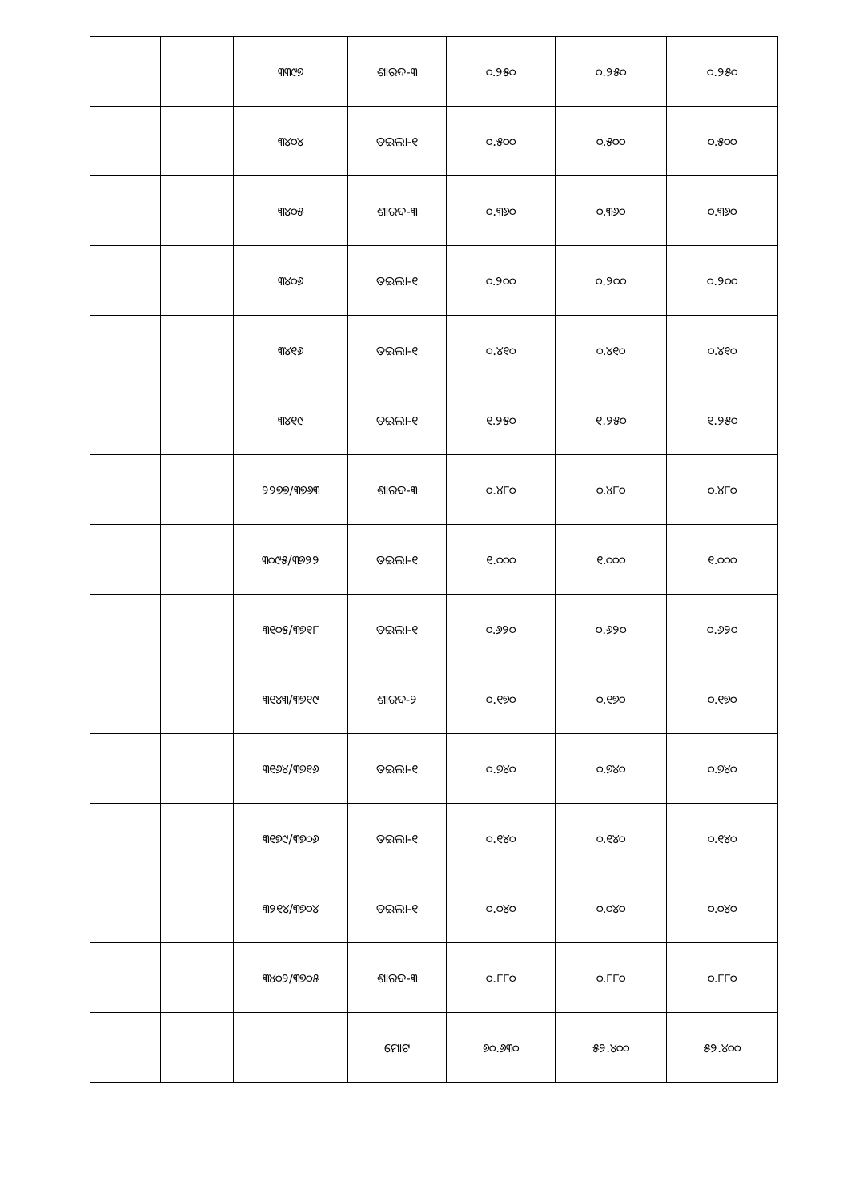| | | ୩୩୯୭ | ଶାରଦ-୩ | ୦.୨୫୦ | ୦.୨୫୦ | ୦.୨୫୦ |
| | | ୩୪୦୪ | ତଇଲା-୧ | ୦.୫୦୦ | ୦.୫୦୦ | ୦.୫୦୦ |
| | | ୩୪୦୫ | ଶାରଦ-୩ | ୦.୩୬୦ | ୦.୩୬୦ | ୦.୩୬୦ |
| | | ୩୪୦୬ | ତଇଲା-୧ | ୦.୨୦୦ | ୦.୨୦୦ | ୦.୨୦୦ |
| | | ୩୪୧୬ | ତଇଲା-୧ | ୦.୪୧୦ | ୦.୪୧୦ | ୦.୪୧୦ |
| | | ୩୪୧୯ | ତଇଲା-୧ | ୧.୨୫୦ | ୧.୨୫୦ | ୧.୨୫୦ |
| | | ୨୨୭୭/୩୭୬୩ | ଶାରଦ-୩ | ୦.୪୮୦ | ୦.୪୮୦ | ୦.୪୮୦ |
| | | ୩୦୯୫/୩୭୨୨ | ତଇଲା-୧ | ୧.୦୦୦ | ୧.୦୦୦ | ୧.୦୦୦ |
| | | ୩୧୦୫/୩୭୧୮ | ତଇଲା-୧ | ୦.୬୨୦ | ୦.୬୨୦ | ୦.୬୨୦ |
| | | ୩୧୪୩/୩୭୧୯ | ଶାରଦ-୨ | ୦.୧୭୦ | ୦.୧୭୦ | ୦.୧୭୦ |
| | | ୩୧୬୪/୩୭୧୬ | ତଇଲା-୧ | ୦.୭୪୦ | ୦.୭୪୦ | ୦.୭୪୦ |
| | | ୩୧୭୯/୩୭୦୬ | ତଇଲା-୧ | ୦.୧୪୦ | ୦.୧୪୦ | ୦.୧୪୦ |
| | | ୩୨୧୪/୩୭୦୪ | ତଇଲା-୧ | ୦.୦୪୦ | ୦.୦୪୦ | ୦.୦୪୦ |
| | | ୩୪୦୨/୩୭୦୫ | ଶାରଦ-୩ | ୦.୮୮୦ | ୦.୮୮୦ | ୦.୮୮୦ |
| | | | ମୋଟ | ୬୦.୬୩୦ | ୫୨.୪୦୦ | ୫୨.୪୦୦ |